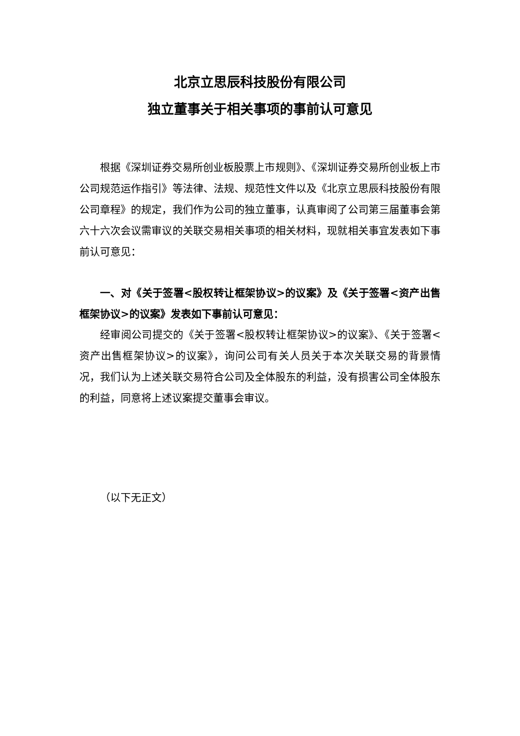北京立思辰科技股份有限公司
独立董事关于相关事项的事前认可意见
根据《深圳证券交易所创业板股票上市规则》、《深圳证券交易所创业板上市公司规范运作指引》等法律、法规、规范性文件以及《北京立思辰科技股份有限公司章程》的规定，我们作为公司的独立董事，认真审阅了公司第三届董事会第六十六次会议需审议的关联交易相关事项的相关材料，现就相关事宜发表如下事前认可意见：
一、对《关于签署<股权转让框架协议>的议案》及《关于签署<资产出售框架协议>的议案》发表如下事前认可意见：
经审阅公司提交的《关于签署<股权转让框架协议>的议案》、《关于签署<资产出售框架协议>的议案》，询问公司有关人员关于本次关联交易的背景情况，我们认为上述关联交易符合公司及全体股东的利益，没有损害公司全体股东的利益，同意将上述议案提交董事会审议。
（以下无正文）